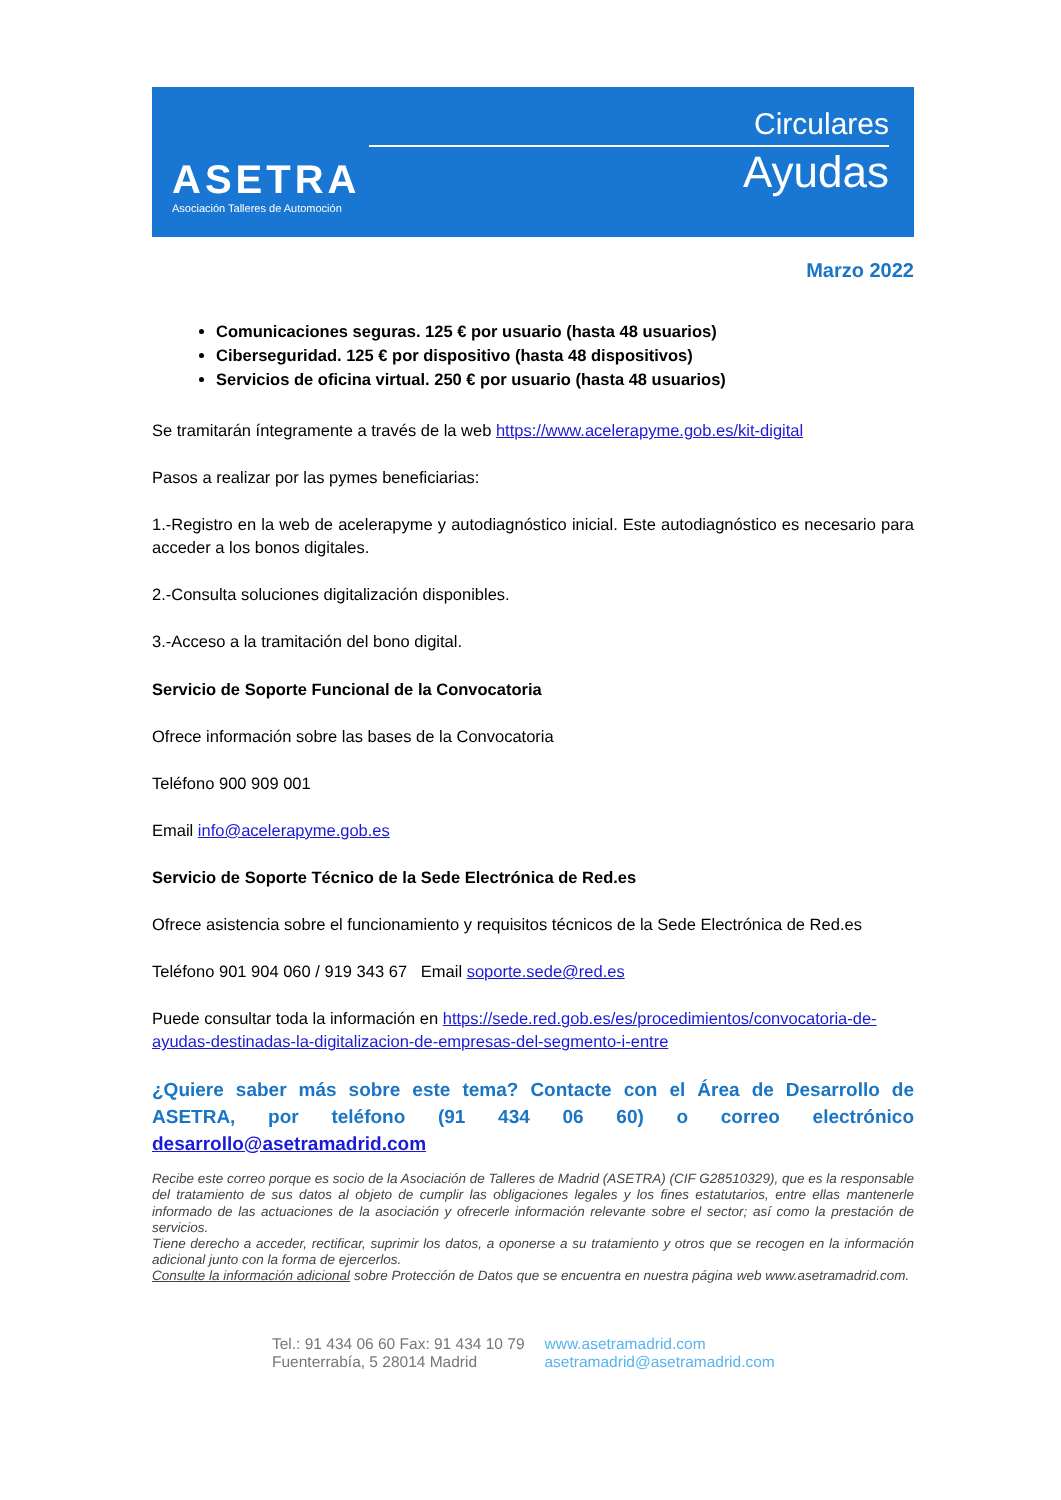ASETRA
Asociación Talleres de Automoción
Circulares
Ayudas
Marzo 2022
Comunicaciones seguras. 125 € por usuario (hasta 48 usuarios)
Ciberseguridad. 125 € por dispositivo (hasta 48 dispositivos)
Servicios de oficina virtual. 250 € por usuario (hasta 48 usuarios)
Se tramitarán íntegramente a través de la web https://www.acelerapyme.gob.es/kit-digital
Pasos a realizar por las pymes beneficiarias:
1.-Registro en la web de acelerapyme y autodiagnóstico inicial. Este autodiagnóstico es necesario para acceder a los bonos digitales.
2.-Consulta soluciones digitalización disponibles.
3.-Acceso a la tramitación del bono digital.
Servicio de Soporte Funcional de la Convocatoria
Ofrece información sobre las bases de la Convocatoria
Teléfono 900 909 001
Email info@acelerapyme.gob.es
Servicio de Soporte Técnico de la Sede Electrónica de Red.es
Ofrece asistencia sobre el funcionamiento y requisitos técnicos de la Sede Electrónica de Red.es
Teléfono 901 904 060 / 919 343 67 Email soporte.sede@red.es
Puede consultar toda la información en https://sede.red.gob.es/es/procedimientos/convocatoria-de-ayudas-destinadas-la-digitalizacion-de-empresas-del-segmento-i-entre
¿Quiere saber más sobre este tema? Contacte con el Área de Desarrollo de ASETRA, por teléfono (91 434 06 60) o correo electrónico desarrollo@asetramadrid.com
Recibe este correo porque es socio de la Asociación de Talleres de Madrid (ASETRA) (CIF G28510329), que es la responsable del tratamiento de sus datos al objeto de cumplir las obligaciones legales y los fines estatutarios, entre ellas mantenerle informado de las actuaciones de la asociación y ofrecerle información relevante sobre el sector; así como la prestación de servicios.
Tiene derecho a acceder, rectificar, suprimir los datos, a oponerse a su tratamiento y otros que se recogen en la información adicional junto con la forma de ejercerlos.
Consulte la información adicional sobre Protección de Datos que se encuentra en nuestra página web www.asetramadrid.com.
Tel.: 91 434 06 60 Fax: 91 434 10 79
Fuenterrabía, 5 28014 Madrid
www.asetramadrid.com
asetramadrid@asetramadrid.com